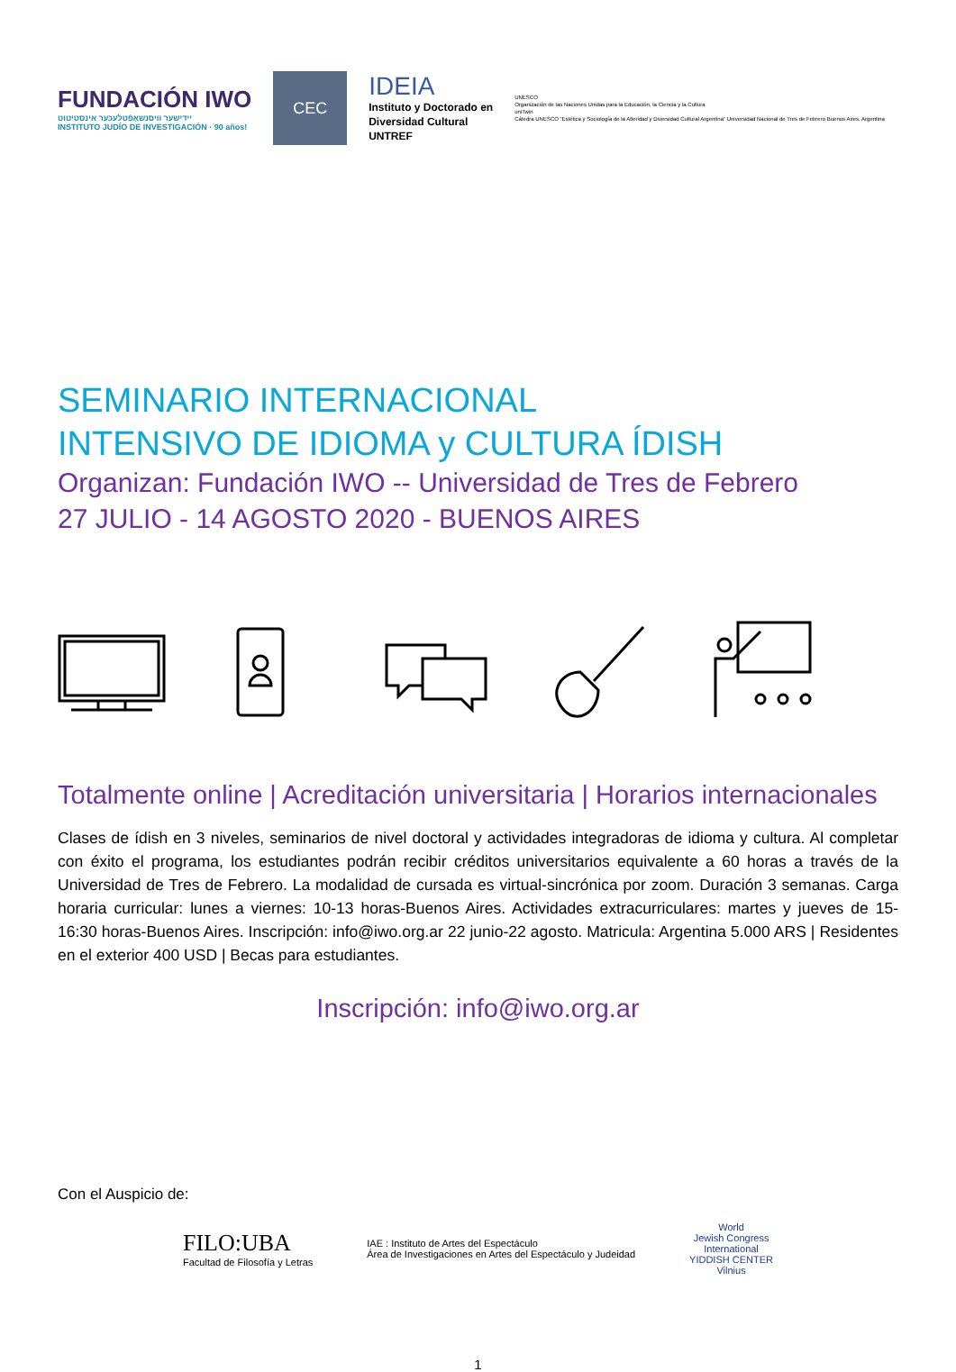FUNDACIÓN IWO
ייִדישער וויסנשאַפֿטלעכער אינסטיטוט
INSTITUTO JUDÍO DE INVESTIGACIÓN · 90 años!
CEC
IDEIA
Instituto y Doctorado en
Diversidad Cultural
UNTREF
UNESCO
Organización de las Naciones Unidas para la Educación, la Ciencia y la Cultura
uniTwin
Cátedra UNESCO “Estética y Sociología de la Alteridad y Diversidad Cultural Argentina” Universidad Nacional de Tres de Febrero Buenos Aires, Argentina
SEMINARIO INTERNACIONAL
INTENSIVO DE IDIOMA y CULTURA ÍDISH
Organizan: Fundación IWO -- Universidad de Tres de Febrero
27 JULIO - 14 AGOSTO 2020 - BUENOS AIRES
Totalmente online | Acreditación universitaria | Horarios internacionales
Clases de ídish en 3 niveles, seminarios de nivel doctoral y actividades integradoras de idioma y cultura. Al completar con éxito el programa, los estudiantes podrán recibir créditos universitarios equivalente a 60 horas a través de la Universidad de Tres de Febrero. La modalidad de cursada es virtual-sincrónica por zoom. Duración 3 semanas. Carga horaria curricular: lunes a viernes: 10-13 horas-Buenos Aires. Actividades extracurriculares: martes y jueves de 15-16:30 horas-Buenos Aires. Inscripción: info@iwo.org.ar 22 junio-22 agosto. Matricula: Argentina 5.000 ARS | Residentes en el exterior 400 USD | Becas para estudiantes.
Inscripción: info@iwo.org.ar
Con el Auspicio de:
FILO:UBA
Facultad de Filosofía y Letras
IAE : Instituto de Artes del Espectáculo
Área de Investigaciones en Artes del Espectáculo y Judeidad
World
Jewish Congress
International
YIDDISH CENTER
Vilnius
1